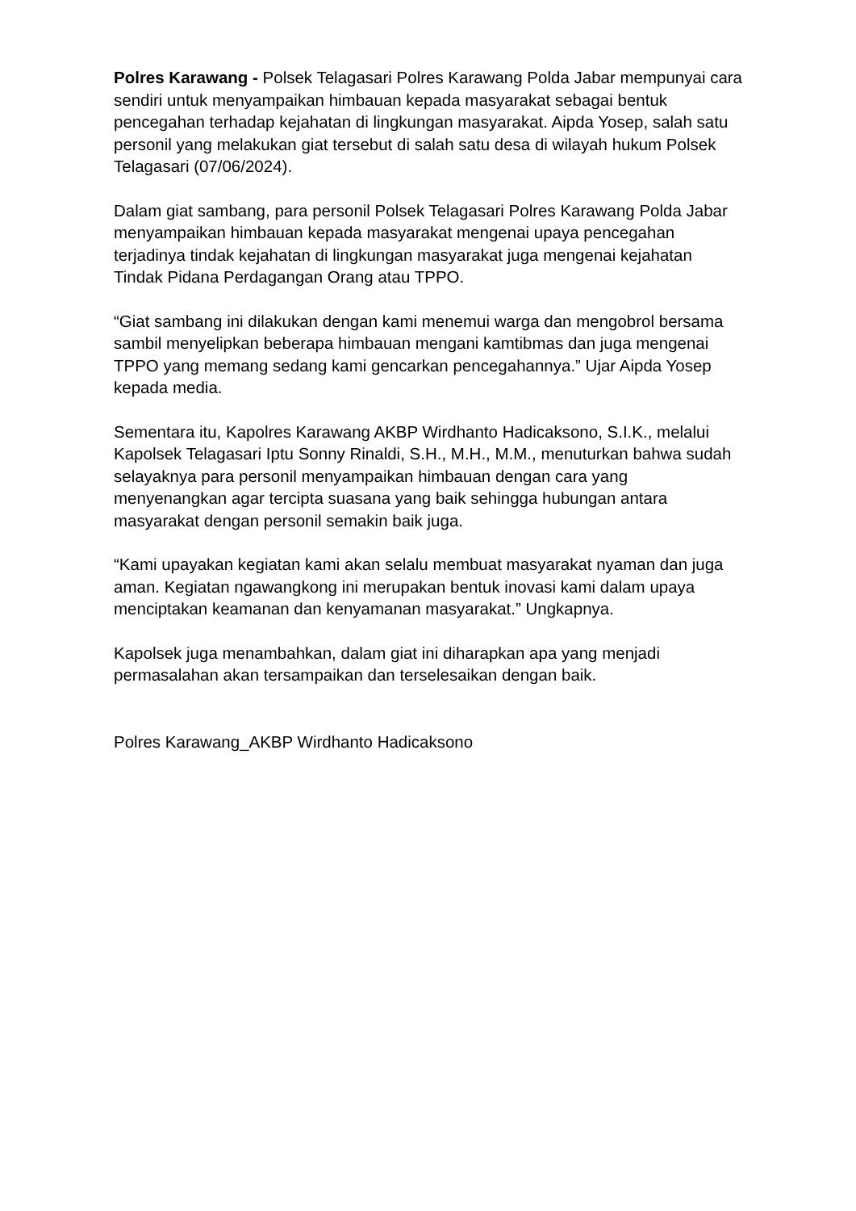Polres Karawang - Polsek Telagasari Polres Karawang Polda Jabar mempunyai cara sendiri untuk menyampaikan himbauan kepada masyarakat sebagai bentuk pencegahan terhadap kejahatan di lingkungan masyarakat. Aipda Yosep, salah satu personil yang melakukan giat tersebut di salah satu desa di wilayah hukum Polsek Telagasari (07/06/2024).
Dalam giat sambang, para personil Polsek Telagasari Polres Karawang Polda Jabar menyampaikan himbauan kepada masyarakat mengenai upaya pencegahan terjadinya tindak kejahatan di lingkungan masyarakat juga mengenai kejahatan Tindak Pidana Perdagangan Orang atau TPPO.
“Giat sambang ini dilakukan dengan kami menemui warga dan mengobrol bersama sambil menyelipkan beberapa himbauan mengani kamtibmas dan juga mengenai TPPO yang memang sedang kami gencarkan pencegahannya.” Ujar Aipda Yosep kepada media.
Sementara itu, Kapolres Karawang AKBP Wirdhanto Hadicaksono, S.I.K., melalui Kapolsek Telagasari Iptu Sonny Rinaldi, S.H., M.H., M.M., menuturkan bahwa sudah selayaknya para personil menyampaikan himbauan dengan cara yang menyenangkan agar tercipta suasana yang baik sehingga hubungan antara masyarakat dengan personil semakin baik juga.
“Kami upayakan kegiatan kami akan selalu membuat masyarakat nyaman dan juga aman. Kegiatan ngawangkong ini merupakan bentuk inovasi kami dalam upaya menciptakan keamanan dan kenyamanan masyarakat.” Ungkapnya.
Kapolsek juga menambahkan, dalam giat ini diharapkan apa yang menjadi permasalahan akan tersampaikan dan terselesaikan dengan baik.
Polres Karawang_AKBP Wirdhanto Hadicaksono